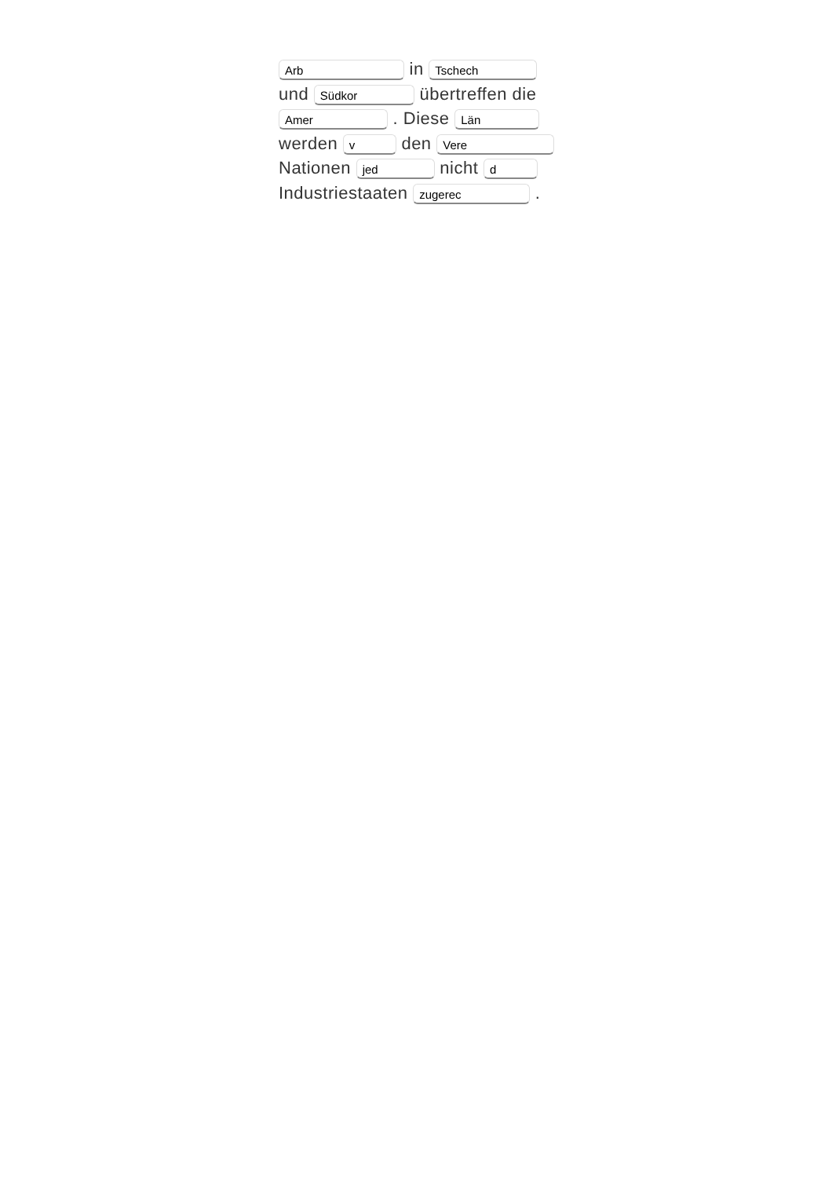Arb in Tschech und Südkor übertreffen die Amer . Diese Län werden v den Vere Nationen jed nicht d Industriestaaten zugerec .